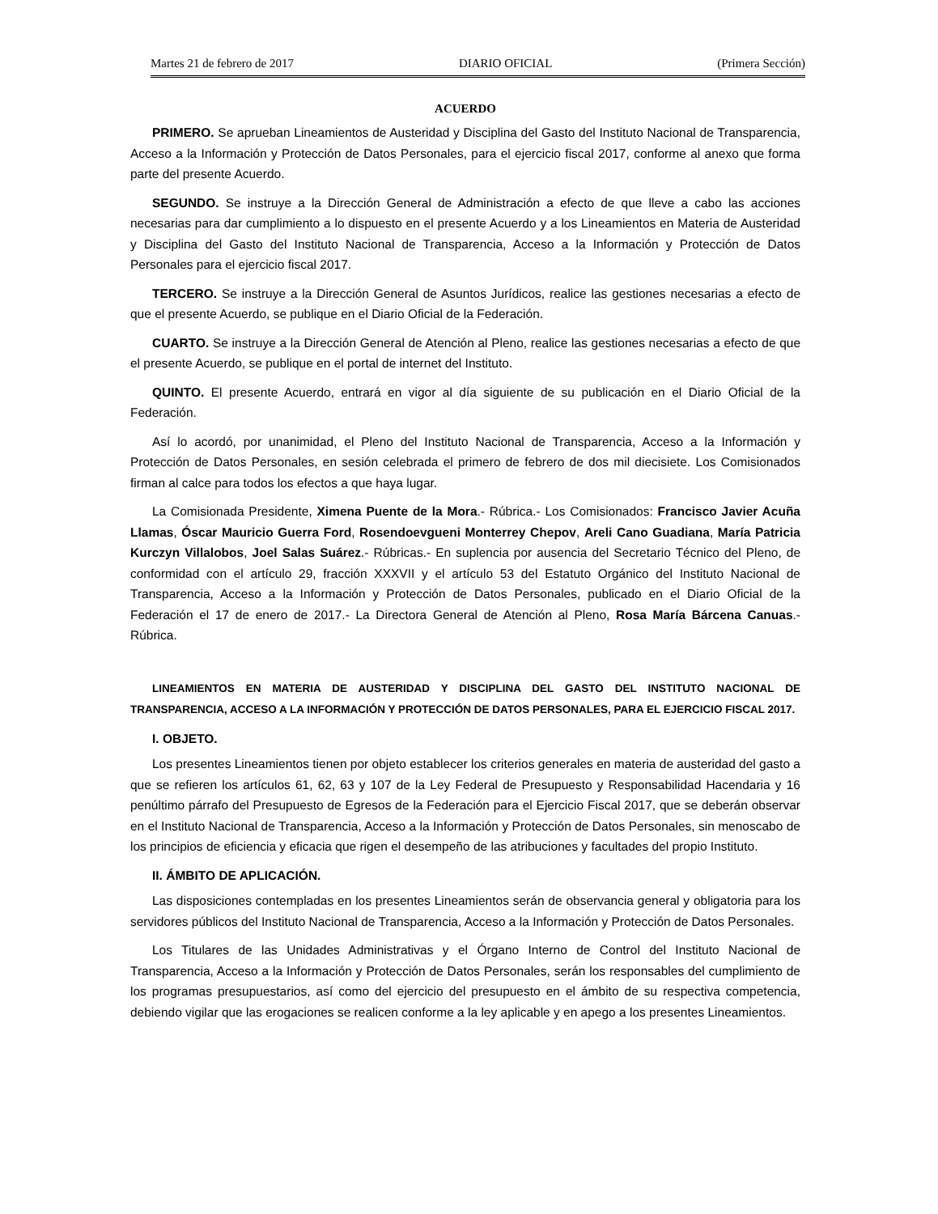Martes 21 de febrero de 2017 DIARIO OFICIAL (Primera Sección)
ACUERDO
PRIMERO. Se aprueban Lineamientos de Austeridad y Disciplina del Gasto del Instituto Nacional de Transparencia, Acceso a la Información y Protección de Datos Personales, para el ejercicio fiscal 2017, conforme al anexo que forma parte del presente Acuerdo.
SEGUNDO. Se instruye a la Dirección General de Administración a efecto de que lleve a cabo las acciones necesarias para dar cumplimiento a lo dispuesto en el presente Acuerdo y a los Lineamientos en Materia de Austeridad y Disciplina del Gasto del Instituto Nacional de Transparencia, Acceso a la Información y Protección de Datos Personales para el ejercicio fiscal 2017.
TERCERO. Se instruye a la Dirección General de Asuntos Jurídicos, realice las gestiones necesarias a efecto de que el presente Acuerdo, se publique en el Diario Oficial de la Federación.
CUARTO. Se instruye a la Dirección General de Atención al Pleno, realice las gestiones necesarias a efecto de que el presente Acuerdo, se publique en el portal de internet del Instituto.
QUINTO. El presente Acuerdo, entrará en vigor al día siguiente de su publicación en el Diario Oficial de la Federación.
Así lo acordó, por unanimidad, el Pleno del Instituto Nacional de Transparencia, Acceso a la Información y Protección de Datos Personales, en sesión celebrada el primero de febrero de dos mil diecisiete. Los Comisionados firman al calce para todos los efectos a que haya lugar.
La Comisionada Presidente, Ximena Puente de la Mora.- Rúbrica.- Los Comisionados: Francisco Javier Acuña Llamas, Óscar Mauricio Guerra Ford, Rosendoevgueni Monterrey Chepov, Areli Cano Guadiana, María Patricia Kurczyn Villalobos, Joel Salas Suárez.- Rúbricas.- En suplencia por ausencia del Secretario Técnico del Pleno, de conformidad con el artículo 29, fracción XXXVII y el artículo 53 del Estatuto Orgánico del Instituto Nacional de Transparencia, Acceso a la Información y Protección de Datos Personales, publicado en el Diario Oficial de la Federación el 17 de enero de 2017.- La Directora General de Atención al Pleno, Rosa María Bárcena Canuas.- Rúbrica.
LINEAMIENTOS EN MATERIA DE AUSTERIDAD Y DISCIPLINA DEL GASTO DEL INSTITUTO NACIONAL DE TRANSPARENCIA, ACCESO A LA INFORMACIÓN Y PROTECCIÓN DE DATOS PERSONALES, PARA EL EJERCICIO FISCAL 2017.
I. OBJETO.
Los presentes Lineamientos tienen por objeto establecer los criterios generales en materia de austeridad del gasto a que se refieren los artículos 61, 62, 63 y 107 de la Ley Federal de Presupuesto y Responsabilidad Hacendaria y 16 penúltimo párrafo del Presupuesto de Egresos de la Federación para el Ejercicio Fiscal 2017, que se deberán observar en el Instituto Nacional de Transparencia, Acceso a la Información y Protección de Datos Personales, sin menoscabo de los principios de eficiencia y eficacia que rigen el desempeño de las atribuciones y facultades del propio Instituto.
II. ÁMBITO DE APLICACIÓN.
Las disposiciones contempladas en los presentes Lineamientos serán de observancia general y obligatoria para los servidores públicos del Instituto Nacional de Transparencia, Acceso a la Información y Protección de Datos Personales.
Los Titulares de las Unidades Administrativas y el Órgano Interno de Control del Instituto Nacional de Transparencia, Acceso a la Información y Protección de Datos Personales, serán los responsables del cumplimiento de los programas presupuestarios, así como del ejercicio del presupuesto en el ámbito de su respectiva competencia, debiendo vigilar que las erogaciones se realicen conforme a la ley aplicable y en apego a los presentes Lineamientos.